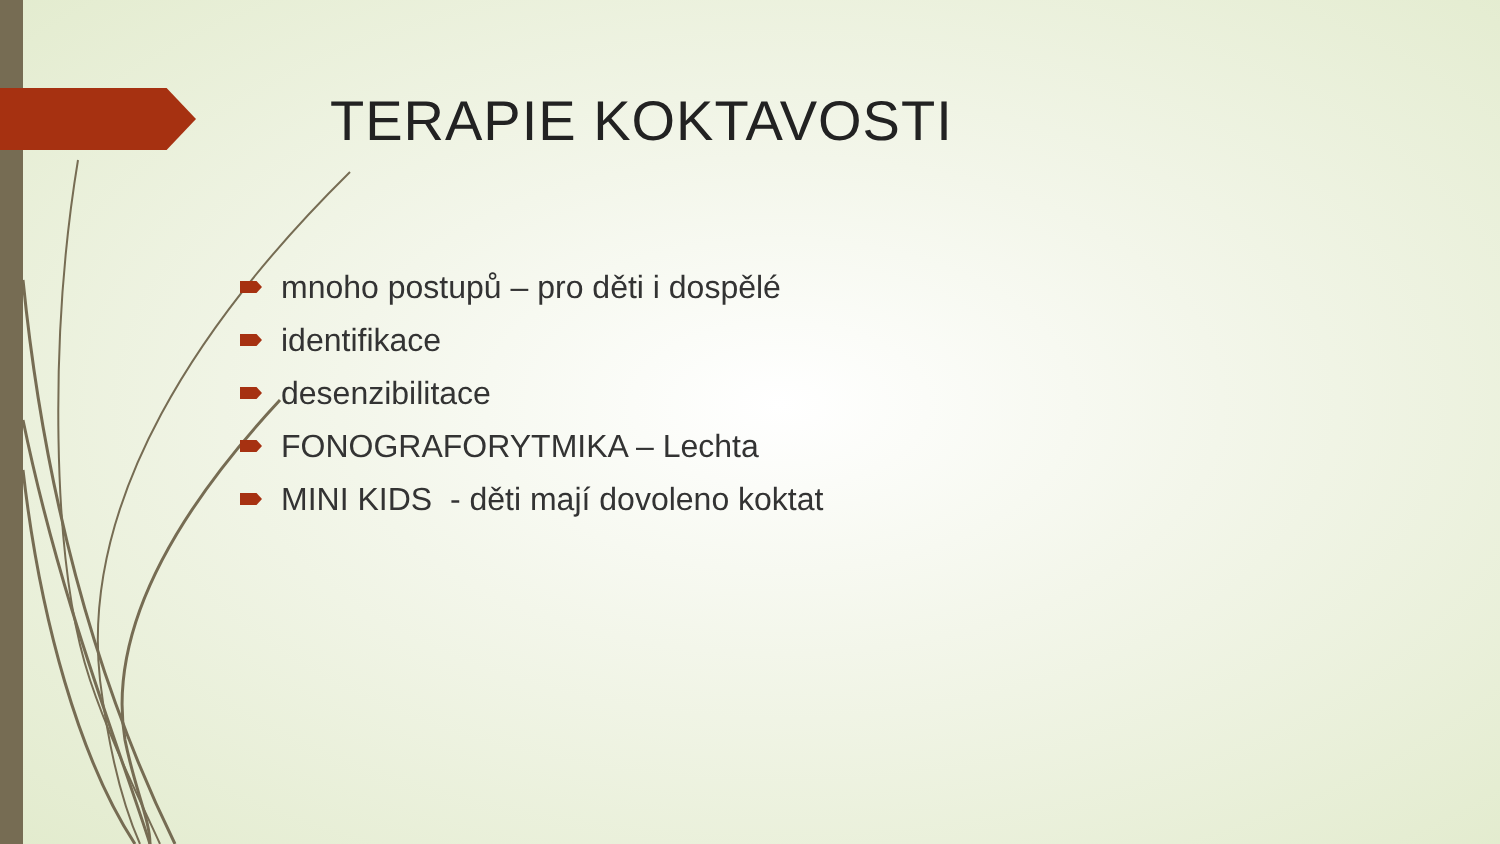TERAPIE KOKTAVOSTI
mnoho postupů – pro děti i dospělé
identifikace
desenzibilitace
FONOGRAFORYTMIKA – Lechta
MINI KIDS - děti mají dovoleno koktat